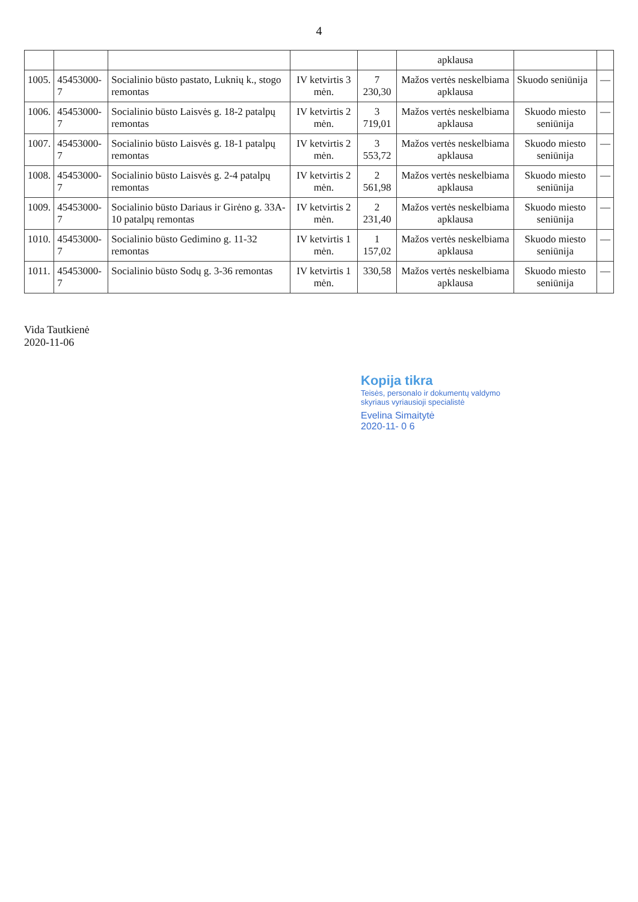4
| | | | | | apklausa | | |
| 1005. | 45453000-7 | Socialinio būsto pastato, Luknių k., stogo remontas | IV ketvirtis 3 mėn. | 7 230,30 | Mažos vertės neskelbiama apklausa | Skuodo seniūnija | — |
| 1006. | 45453000-7 | Socialinio būsto Laisvės g. 18-2 patalpų remontas | IV ketvirtis 2 mėn. | 3 719,01 | Mažos vertės neskelbiama apklausa | Skuodo miesto seniūnija | — |
| 1007. | 45453000-7 | Socialinio būsto Laisvės g. 18-1 patalpų remontas | IV ketvirtis 2 mėn. | 3 553,72 | Mažos vertės neskelbiama apklausa | Skuodo miesto seniūnija | — |
| 1008. | 45453000-7 | Socialinio būsto Laisvės g. 2-4 patalpų remontas | IV ketvirtis 2 mėn. | 2 561,98 | Mažos vertės neskelbiama apklausa | Skuodo miesto seniūnija | — |
| 1009. | 45453000-7 | Socialinio būsto Dariaus ir Girėno g. 33A-10 patalpų remontas | IV ketvirtis 2 mėn. | 2 231,40 | Mažos vertės neskelbiama apklausa | Skuodo miesto seniūnija | — |
| 1010. | 45453000-7 | Socialinio būsto Gedimino g. 11-32 remontas | IV ketvirtis 1 mėn. | 1 157,02 | Mažos vertės neskelbiama apklausa | Skuodo miesto seniūnija | — |
| 1011. | 45453000-7 | Socialinio būsto Sodų g. 3-36 remontas | IV ketvirtis 1 mėn. | 330,58 | Mažos vertės neskelbiama apklausa | Skuodo miesto seniūnija | — |
Vida Tautkienė
2020-11-06
Kopija tikra
Teisės, personalo ir dokumentų valdymo
skyriaus vyriausioji specialistė
Evelina Simaitytė
2020-11- 0 6